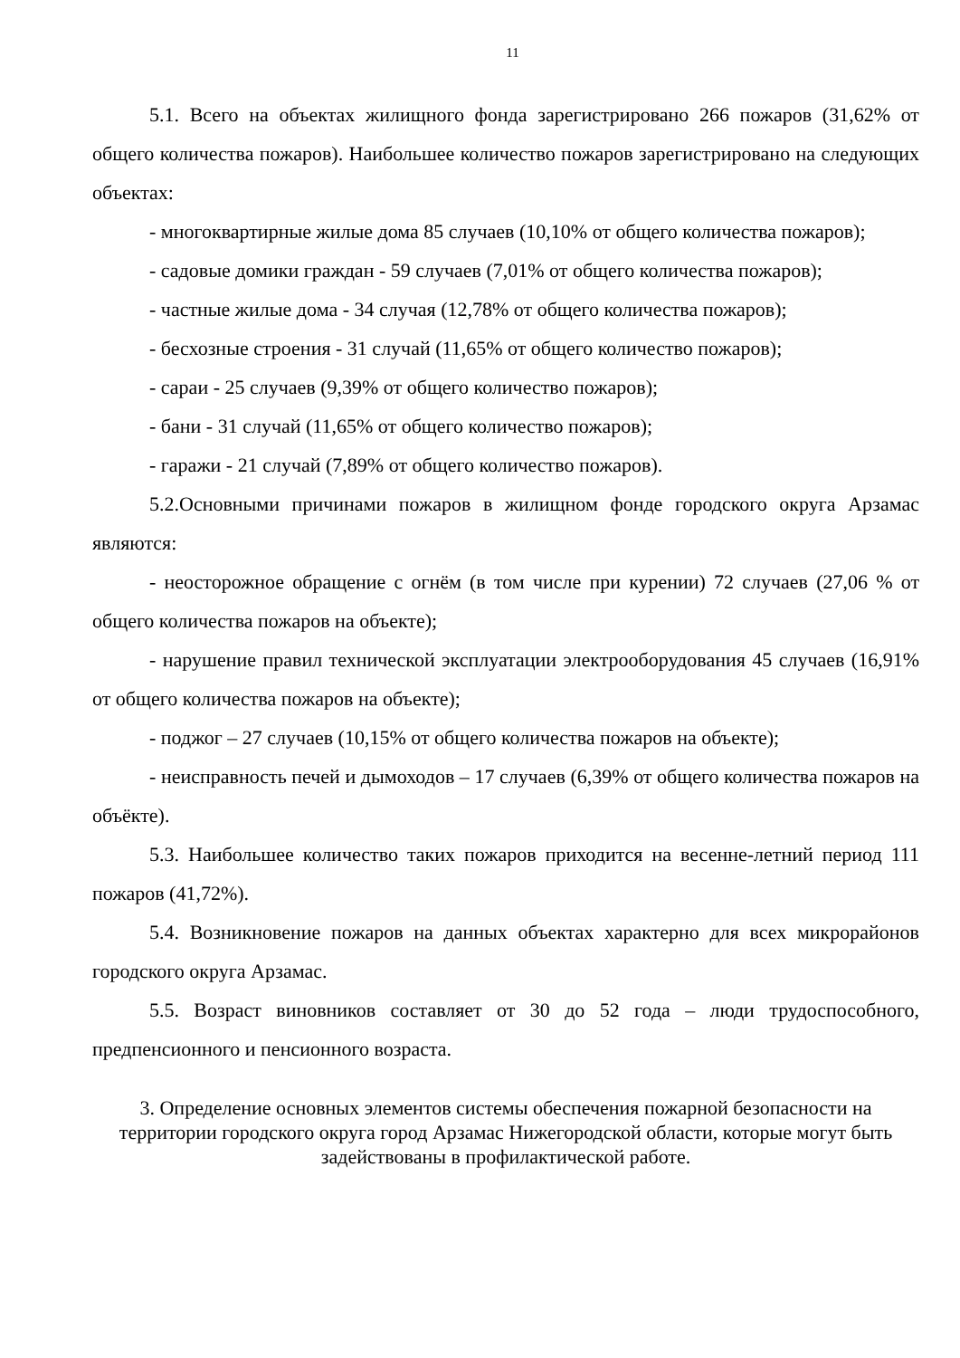11
5.1. Всего на объектах жилищного фонда зарегистрировано 266 пожаров (31,62% от общего количества пожаров). Наибольшее количество пожаров зарегистрировано на следующих объектах:
- многоквартирные жилые дома 85 случаев (10,10% от общего количества пожаров);
- садовые домики граждан - 59 случаев (7,01% от общего количества пожаров);
- частные жилые дома - 34 случая (12,78% от общего количества пожаров);
- бесхозные строения - 31 случай (11,65% от общего количество пожаров);
- сараи - 25 случаев (9,39% от общего количество пожаров);
- бани - 31 случай (11,65% от общего количество пожаров);
- гаражи - 21 случай (7,89% от общего количество пожаров).
5.2.Основными причинами пожаров в жилищном фонде городского округа Арзамас являются:
- неосторожное обращение с огнём (в том числе при курении) 72 случаев (27,06 % от общего количества пожаров на объекте);
- нарушение правил технической эксплуатации электрооборудования 45 случаев (16,91% от общего количества пожаров на объекте);
- поджог – 27 случаев (10,15% от общего количества пожаров на объекте);
- неисправность печей и дымоходов – 17 случаев (6,39% от общего количества пожаров на объёкте).
5.3. Наибольшее количество таких пожаров приходится на весенне-летний период 111 пожаров (41,72%).
5.4. Возникновение пожаров на данных объектах характерно для всех микрорайонов городского округа Арзамас.
5.5. Возраст виновников составляет от 30 до 52 года – люди трудоспособного, предпенсионного и пенсионного возраста.
3. Определение основных элементов системы обеспечения пожарной безопасности на территории городского округа город Арзамас Нижегородской области, которые могут быть задействованы в профилактической работе.